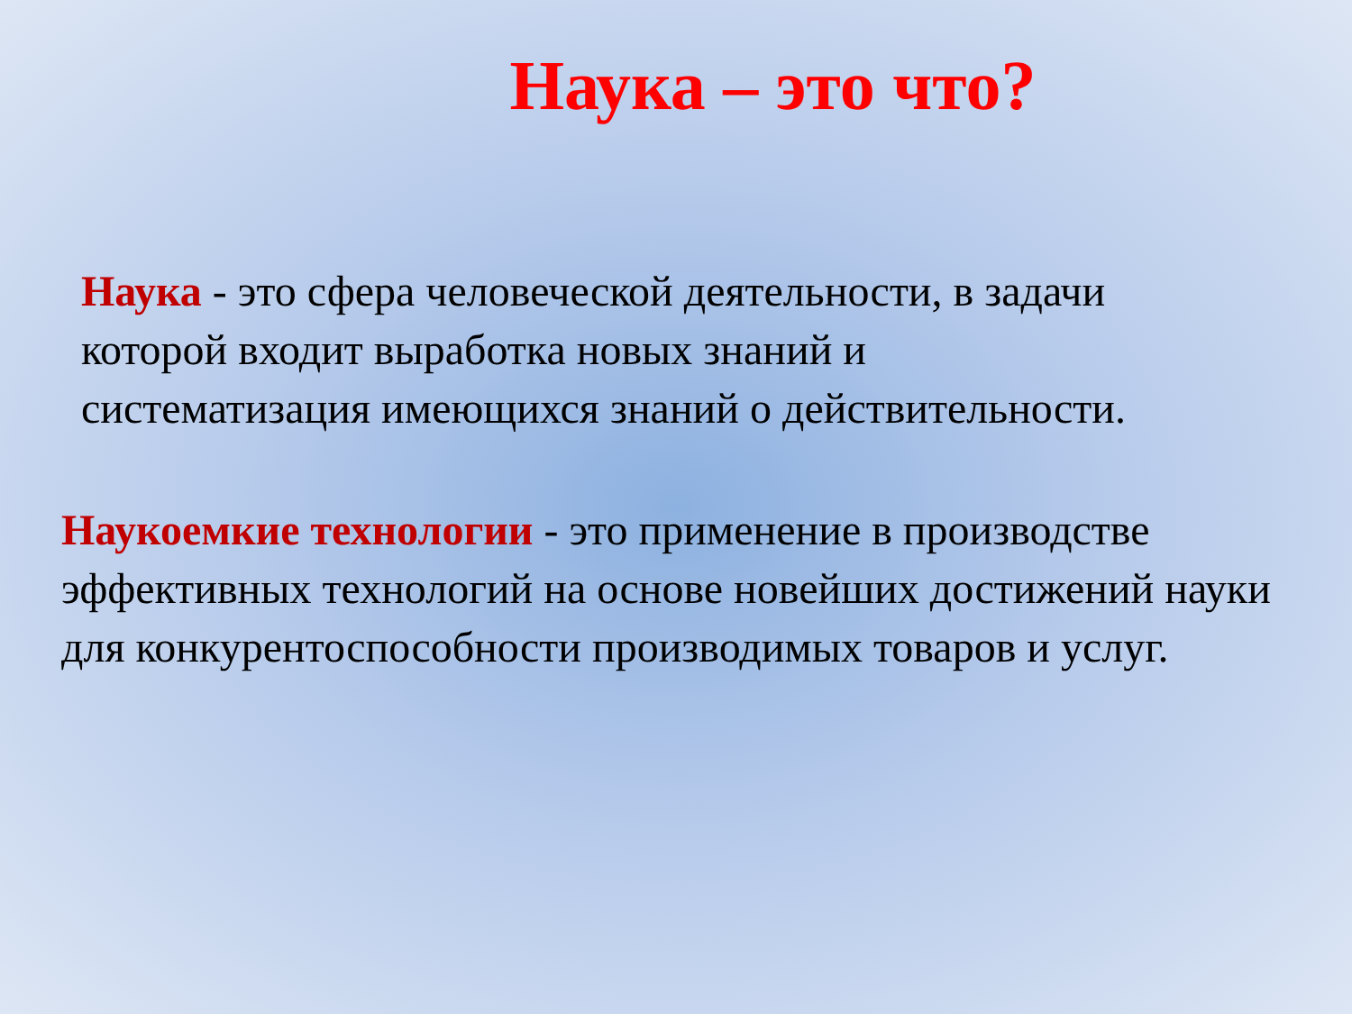Наука – это что?
Наука - это сфера человеческой деятельности, в задачи которой входит выработка новых знаний и систематизация имеющихся знаний о действительности.
Наукоемкие технологии - это применение в производстве эффективных технологий на основе новейших достижений науки для конкурентоспособности производимых товаров и услуг.